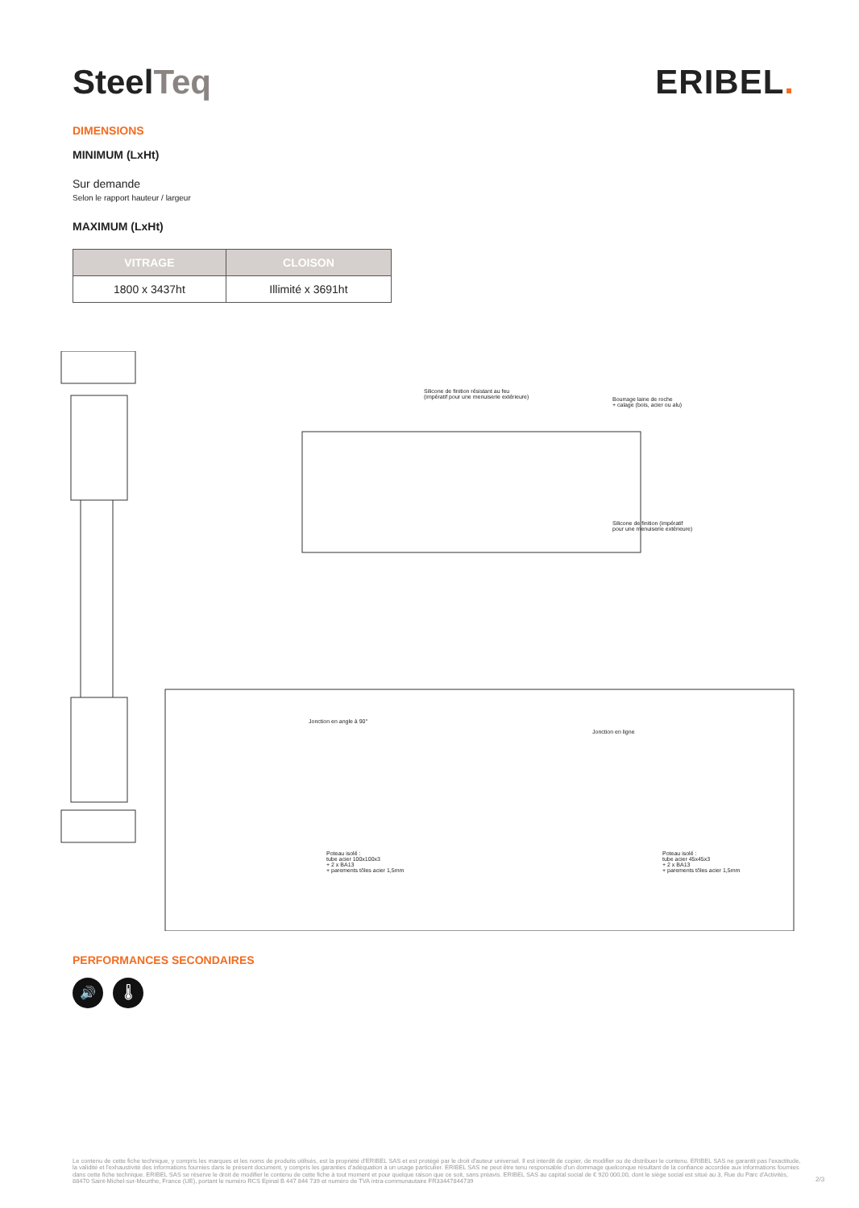SteelTeq ERIBEL.
DIMENSIONS
MINIMUM (LxHt)
Sur demande
Selon le rapport hauteur / largeur
MAXIMUM (LxHt)
| VITRAGE | CLOISON |
| --- | --- |
| 1800 x 3437ht | Illimité x 3691ht |
Silicone de finition résistant au feu
(impératif pour une menuiserie extérieure)
Bourrage laine de roche
+ calage (bois, acier ou alu)
Silicone de finition (impératif
pour une menuiserie extérieure)
Jonction en angle à 90°
Jonction en ligne
Poteau isolé :
tube acier 100x100x3
+ 2 x BA13
+ parements tôles acier 1,5mm
Poteau isolé :
tube acier 45x45x3
+ 2 x BA13
+ parements tôles acier 1,5mm
PERFORMANCES SECONDAIRES
🔊 🌡
Le contenu de cette fiche technique, y compris les marques et les noms de produits utilisés, est la propriété d'ERIBEL SAS et est protégé par le droit d'auteur universel. Il est interdit de copier, de modifier ou de distribuer le contenu. ERIBEL SAS ne garantit pas l'exactitude, la validité et l'exhaustivité des informations fournies dans le présent document, y compris les garanties d'adéquation à un usage particulier. ERIBEL SAS ne peut être tenu responsable d'un dommage quelconque résultant de la confiance accordée aux informations fournies dans cette fiche technique. ERIBEL SAS se réserve le droit de modifier le contenu de cette fiche à tout moment et pour quelque raison que ce soit, sans préavis. ERIBEL SAS au capital social de € 920 000,00, dont le siège social est situé au 3, Rue du Parc d'Activités, 88470 Saint-Michel-sur-Meurthe, France (UE), portant le numéro RCS Epinal B 447 844 739 et numéro de TVA intra-communautaire FR33447844739
2/3